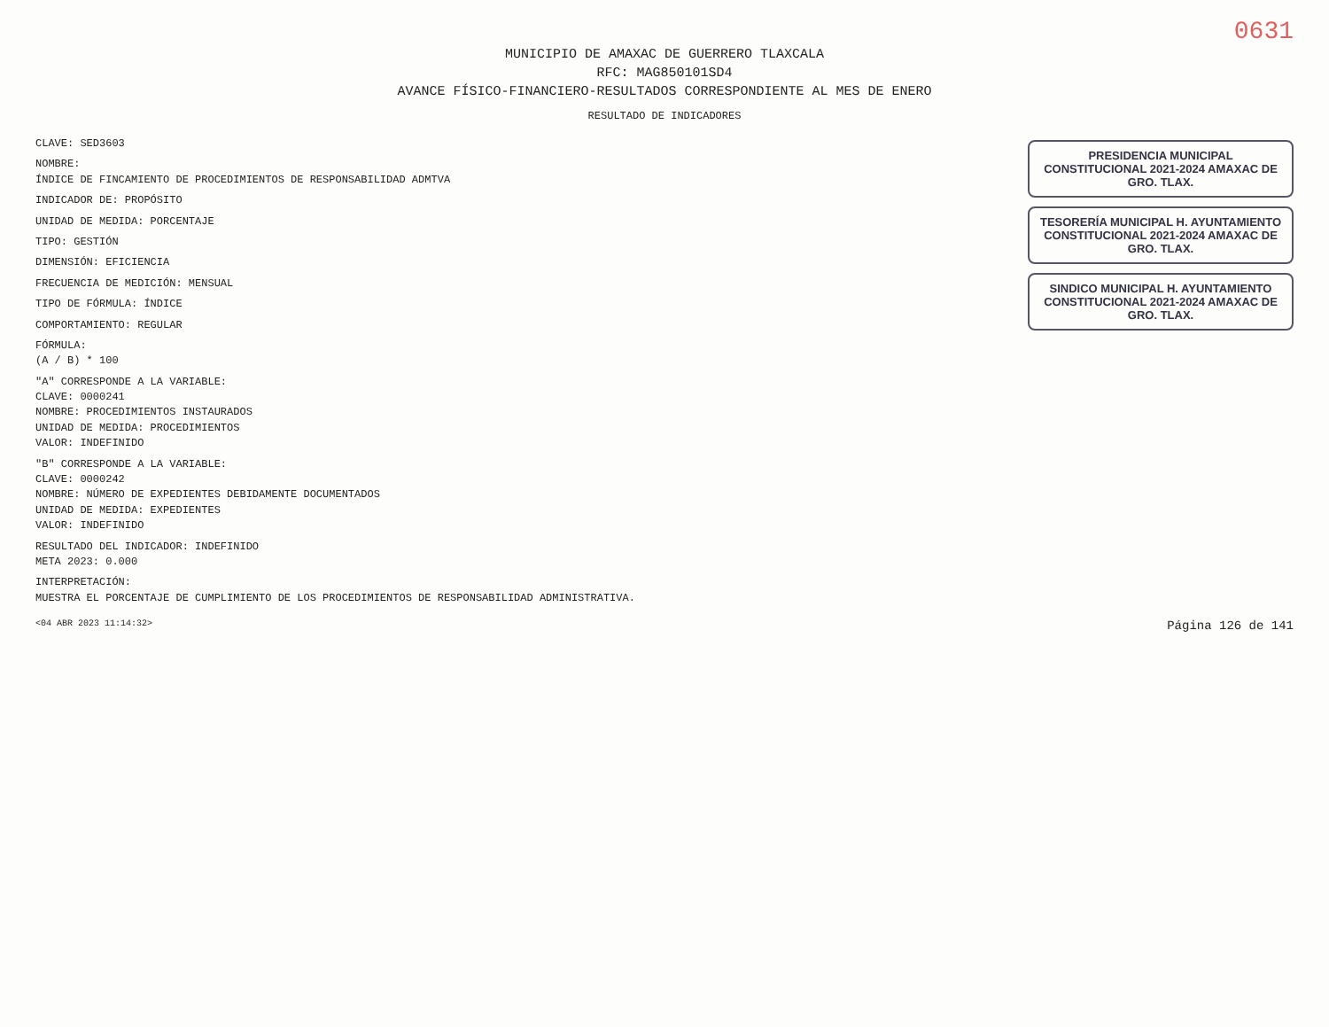0631
MUNICIPIO DE AMAXAC DE GUERRERO TLAXCALA
RFC: MAG850101SD4
AVANCE FÍSICO-FINANCIERO-RESULTADOS CORRESPONDIENTE AL MES DE ENERO
RESULTADO DE INDICADORES
CLAVE: SED3603
NOMBRE:
ÍNDICE DE FINCAMIENTO DE PROCEDIMIENTOS DE RESPONSABILIDAD ADMTVA
INDICADOR DE: PROPÓSITO
UNIDAD DE MEDIDA: PORCENTAJE
TIPO: GESTIÓN
DIMENSIÓN: EFICIENCIA
FRECUENCIA DE MEDICIÓN: MENSUAL
TIPO DE FÓRMULA: ÍNDICE
COMPORTAMIENTO: REGULAR
FÓRMULA:
(A / B) * 100
"A" CORRESPONDE A LA VARIABLE:
CLAVE: 0000241
NOMBRE: PROCEDIMIENTOS INSTAURADOS
UNIDAD DE MEDIDA: PROCEDIMIENTOS
VALOR: INDEFINIDO
"B" CORRESPONDE A LA VARIABLE:
CLAVE: 0000242
NOMBRE: NÚMERO DE EXPEDIENTES DEBIDAMENTE DOCUMENTADOS
UNIDAD DE MEDIDA: EXPEDIENTES
VALOR: INDEFINIDO
RESULTADO DEL INDICADOR: INDEFINIDO
META 2023: 0.000
INTERPRETACIÓN:
MUESTRA EL PORCENTAJE DE CUMPLIMIENTO DE LOS PROCEDIMIENTOS DE RESPONSABILIDAD ADMINISTRATIVA.
PRESIDENCIA MUNICIPAL CONSTITUCIONAL 2021-2024 AMAXAC DE GRO. TLAX.
TESORERÍA MUNICIPAL H. AYUNTAMIENTO CONSTITUCIONAL 2021-2024 AMAXAC DE GRO. TLAX.
SINDICO MUNICIPAL H. AYUNTAMIENTO CONSTITUCIONAL 2021-2024 AMAXAC DE GRO. TLAX.
<04 ABR 2023 11:14:32> Página 126 de 141